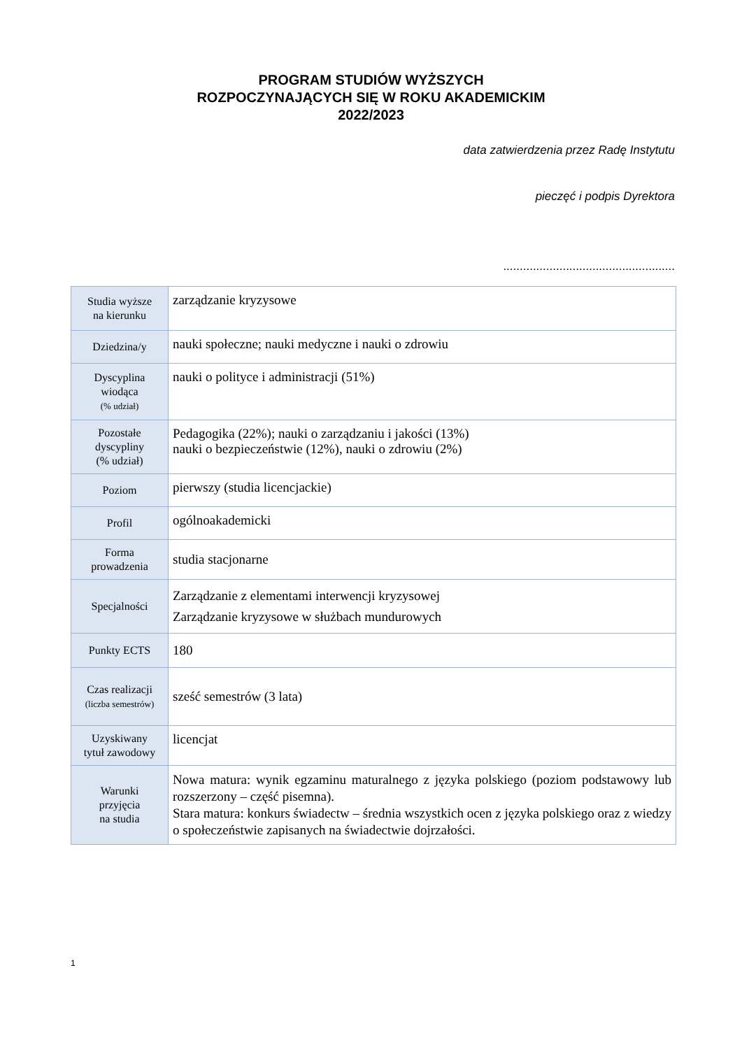PROGRAM STUDIÓW WYŻSZYCH
ROZPOCZYNAJĄCYCH SIĘ W ROKU AKADEMICKIM
2022/2023
data zatwierdzenia przez Radę Instytutu
pieczęć i podpis Dyrektora
....................................................
| Studia wyższe na kierunku | zarządzanie kryzysowe |
| Dziedzina/y | nauki społeczne; nauki medyczne i nauki o zdrowiu |
| Dyscyplina wiodąca (% udział) | nauki o polityce i administracji (51%) |
| Pozostałe dyscypliny (% udział) | Pedagogika (22%); nauki o zarządzaniu i jakości (13%) nauki o bezpieczeństwie (12%), nauki o zdrowiu (2%) |
| Poziom | pierwszy (studia licencjackie) |
| Profil | ogólnoakademicki |
| Forma prowadzenia | studia stacjonarne |
| Specjalności | Zarządzanie z elementami interwencji kryzysowej Zarządzanie kryzysowe w służbach mundurowych |
| Punkty ECTS | 180 |
| Czas realizacji (liczba semestrów) | sześć semestrów (3 lata) |
| Uzyskiwany tytuł zawodowy | licencjat |
| Warunki przyjęcia na studia | Nowa matura: wynik egzaminu maturalnego z języka polskiego (poziom podstawowy lub rozszerzony – część pisemna). Stara matura: konkurs świadectw – średnia wszystkich ocen z języka polskiego oraz z wiedzy o społeczeństwie zapisanych na świadectwie dojrzałości. |
1